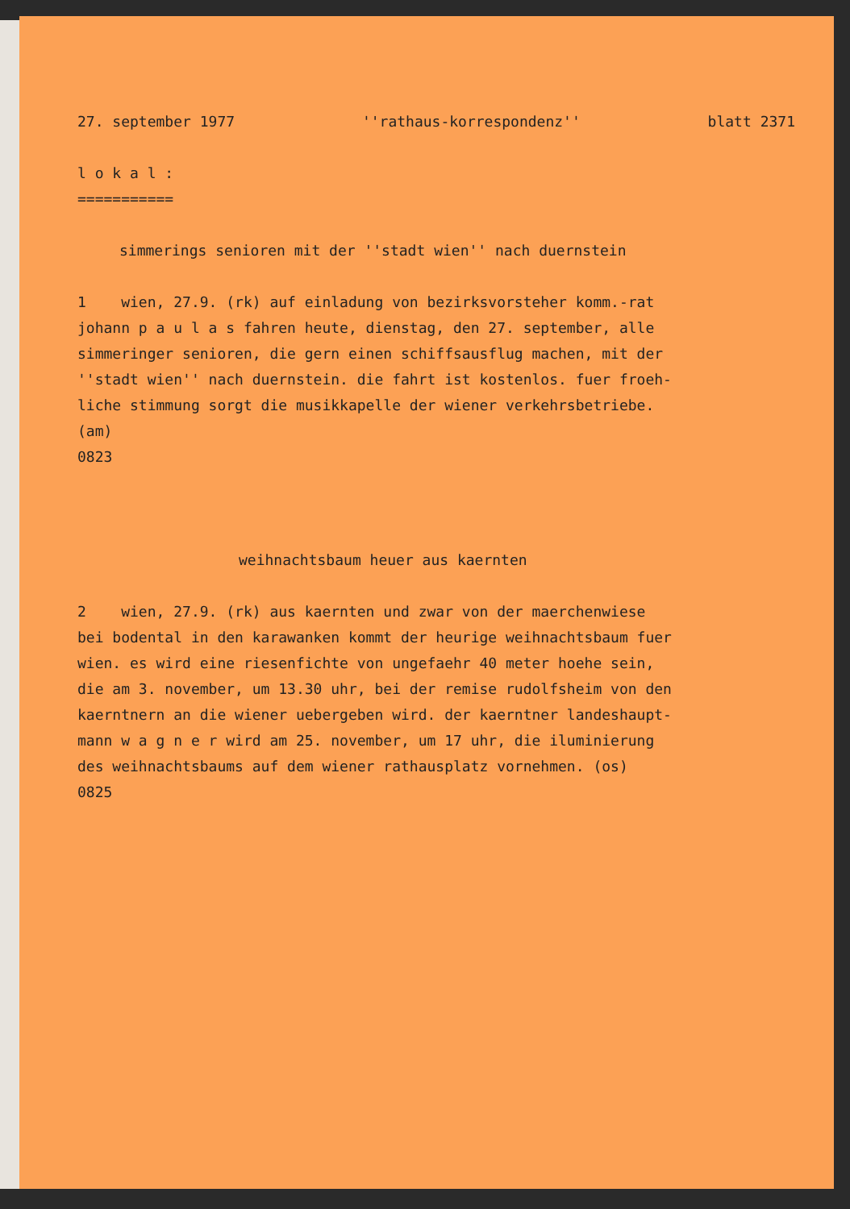27. september 1977 ''rathaus-korrespondenz'' blatt 2371
l o k a l :
===========
simmerings senioren mit der ''stadt wien'' nach duernstein
1 wien, 27.9. (rk) auf einladung von bezirksvorsteher komm.-rat
johann p a u l a s fahren heute, dienstag, den 27. september, alle
simmeringer senioren, die gern einen schiffsausflug machen, mit der
''stadt wien'' nach duernstein. die fahrt ist kostenlos. fuer froeh-
liche stimmung sorgt die musikkapelle der wiener verkehrsbetriebe.
(am)
0823
weihnachtsbaum heuer aus kaernten
2 wien, 27.9. (rk) aus kaernten und zwar von der maerchenwiese
bei bodental in den karawanken kommt der heurige weihnachtsbaum fuer
wien. es wird eine riesenfichte von ungefaehr 40 meter hoehe sein,
die am 3. november, um 13.30 uhr, bei der remise rudolfsheim von den
kaerntnern an die wiener uebergeben wird. der kaerntner landeshaupt-
mann w a g n e r wird am 25. november, um 17 uhr, die iluminierung
des weihnachtsbaums auf dem wiener rathausplatz vornehmen. (os)
0825